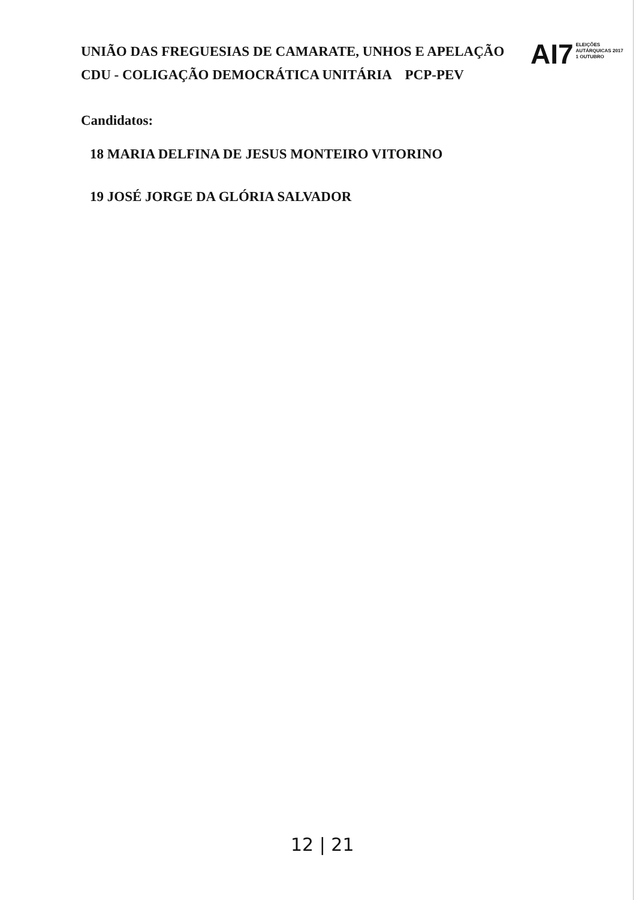UNIÃO DAS FREGUESIAS DE CAMARATE, UNHOS E APELAÇÃO
CDU - COLIGAÇÃO DEMOCRÁTICA UNITÁRIA PCP-PEV
AI7 ELEIÇÕES
AUTÁRQUICAS 2017
1 OUTUBRO
Candidatos:
18 MARIA DELFINA DE JESUS MONTEIRO VITORINO
19 JOSÉ JORGE DA GLÓRIA SALVADOR
12 | 21